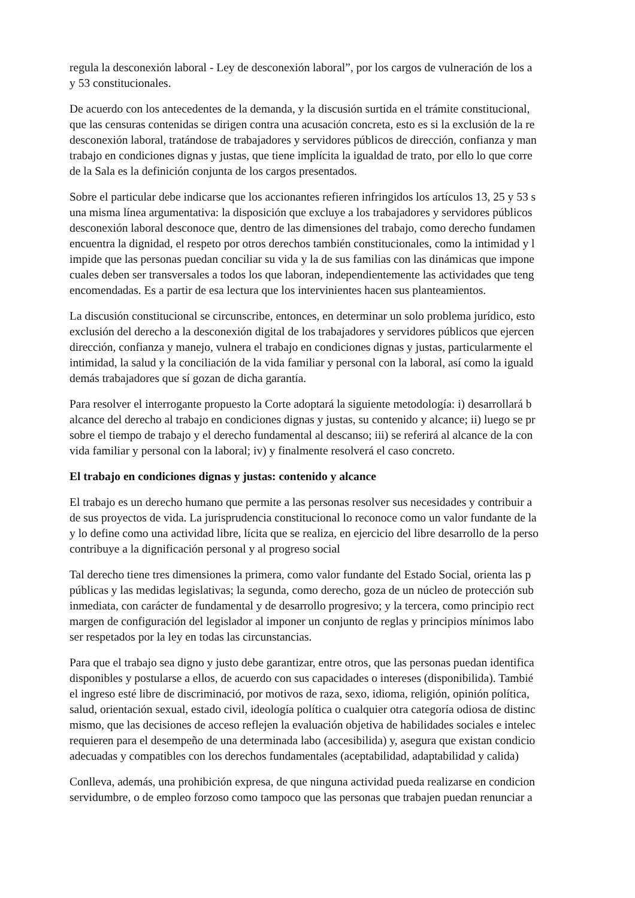regula la desconexión laboral - Ley de desconexión laboral”, por los cargos de vulneración de los a
y 53 constitucionales.
De acuerdo con los antecedentes de la demanda, y la discusión surtida en el trámite constitucional,
que las censuras contenidas se dirigen contra una acusación concreta, esto es si la exclusión de la re
desconexión laboral, tratándose de trabajadores y servidores públicos de dirección, confianza y man
trabajo en condiciones dignas y justas, que tiene implícita la igualdad de trato, por ello lo que corre
de la Sala es la definición conjunta de los cargos presentados.
Sobre el particular debe indicarse que los accionantes refieren infringidos los artículos 13, 25 y 53 s
una misma línea argumentativa: la disposición que excluye a los trabajadores y servidores públicos
desconexión laboral desconoce que, dentro de las dimensiones del trabajo, como derecho fundamen
encuentra la dignidad, el respeto por otros derechos también constitucionales, como la intimidad y l
impide que las personas puedan conciliar su vida y la de sus familias con las dinámicas que impone
cuales deben ser transversales a todos los que laboran, independientemente las actividades que teng
encomendadas. Es a partir de esa lectura que los intervinientes hacen sus planteamientos.
La discusión constitucional se circunscribe, entonces, en determinar un solo problema jurídico, esto
exclusión del derecho a la desconexión digital de los trabajadores y servidores públicos que ejercen
dirección, confianza y manejo, vulnera el trabajo en condiciones dignas y justas, particularmente el
intimidad, la salud y la conciliación de la vida familiar y personal con la laboral, así como la iguald
demás trabajadores que sí gozan de dicha garantía.
Para resolver el interrogante propuesto la Corte adoptará la siguiente metodología: i) desarrollará b
alcance del derecho al trabajo en condiciones dignas y justas, su contenido y alcance; ii) luego se pr
sobre el tiempo de trabajo y el derecho fundamental al descanso; iii) se referirá al alcance de la con
vida familiar y personal con la laboral; iv) y finalmente resolverá el caso concreto.
El trabajo en condiciones dignas y justas: contenido y alcance
El trabajo es un derecho humano que permite a las personas resolver sus necesidades y contribuir a
de sus proyectos de vida. La jurisprudencia constitucional lo reconoce como un valor fundante de la
y lo define como una actividad libre, lícita que se realiza, en ejercicio del libre desarrollo de la perso
contribuye a la dignificación personal y al progreso social
Tal derecho tiene tres dimensiones la primera, como valor fundante del Estado Social, orienta las p
públicas y las medidas legislativas; la segunda, como derecho, goza de un núcleo de protección sub
inmediata, con carácter de fundamental y de desarrollo progresivo; y la tercera, como principio rect
margen de configuración del legislador al imponer un conjunto de reglas y principios mínimos labo
ser respetados por la ley en todas las circunstancias.
Para que el trabajo sea digno y justo debe garantizar, entre otros, que las personas puedan identifica
disponibles y postularse a ellos, de acuerdo con sus capacidades o intereses (disponibilida). Tambié
el ingreso esté libre de discriminació, por motivos de raza, sexo, idioma, religión, opinión política,
salud, orientación sexual, estado civil, ideología política o cualquier otra categoría odiosa de distinc
mismo, que las decisiones de acceso reflejen la evaluación objetiva de habilidades sociales e intelec
requieren para el desempeño de una determinada labo (accesibilida) y, asegura que existan condicio
adecuadas y compatibles con los derechos fundamentales (aceptabilidad, adaptabilidad y calida)
Conlleva, además, una prohibición expresa, de que ninguna actividad pueda realizarse en condicion
servidumbre, o de empleo forzoso como tampoco que las personas que trabajen puedan renunciar a